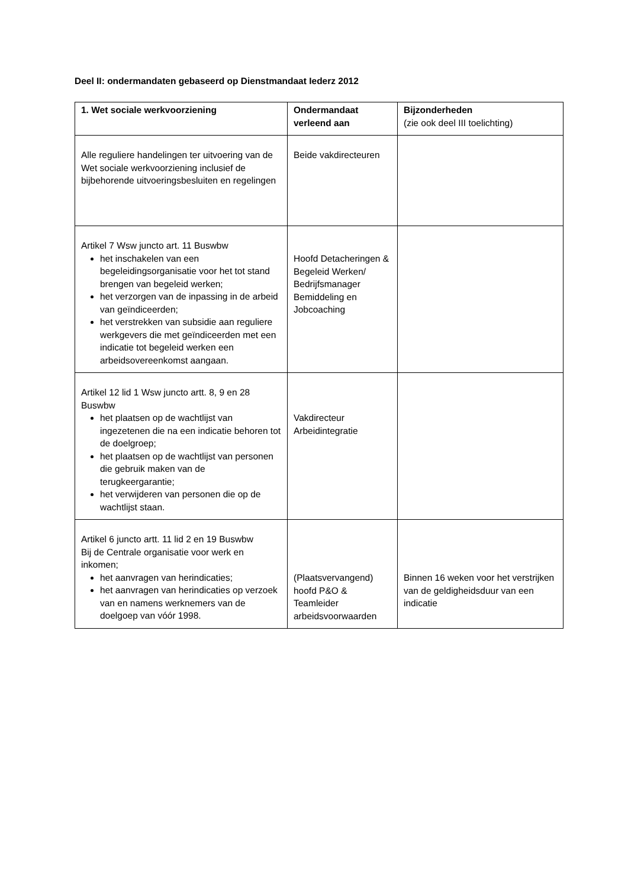Deel II: ondermandaten gebaseerd op Dienstmandaat Iederz 2012
| 1. Wet sociale werkvoorziening | Ondermandaat verleend aan | Bijzonderheden (zie ook deel III toelichting) |
| --- | --- | --- |
| Alle reguliere handelingen ter uitvoering van de Wet sociale werkvoorziening inclusief de bijbehorende uitvoeringsbesluiten en regelingen | Beide vakdirecteuren | |
| Artikel 7 Wsw juncto art. 11 Buswbw het inschakelen van een begeleidingsorganisatie voor het tot stand brengen van begeleid werken; het verzorgen van de inpassing in de arbeid van geïndiceerden; het verstrekken van subsidie aan reguliere werkgevers die met geïndiceerden met een indicatie tot begeleid werken een arbeidsovereenkomst aangaan. | Hoofd Detacheringen & Begeleid Werken/ Bedrijfsmanager Bemiddeling en Jobcoaching | |
| Artikel 12 lid 1 Wsw juncto artt. 8, 9 en 28 Buswbw het plaatsen op de wachtlijst van ingezetenen die na een indicatie behoren tot de doelgroep; het plaatsen op de wachtlijst van personen die gebruik maken van de terugkeergarantie; het verwijderen van personen die op de wachtlijst staan. | Vakdirecteur Arbeidintegratie | |
| Artikel 6 juncto artt. 11 lid 2 en 19 Buswbw Bij de Centrale organisatie voor werk en inkomen; het aanvragen van herindicaties; het aanvragen van herindicaties op verzoek van en namens werknemers van de doelgoep van vóór 1998. | (Plaatsvervangend) hoofd P&O & Teamleider arbeidsvoorwaarden | Binnen 16 weken voor het verstrijken van de geldigheidsduur van een indicatie |